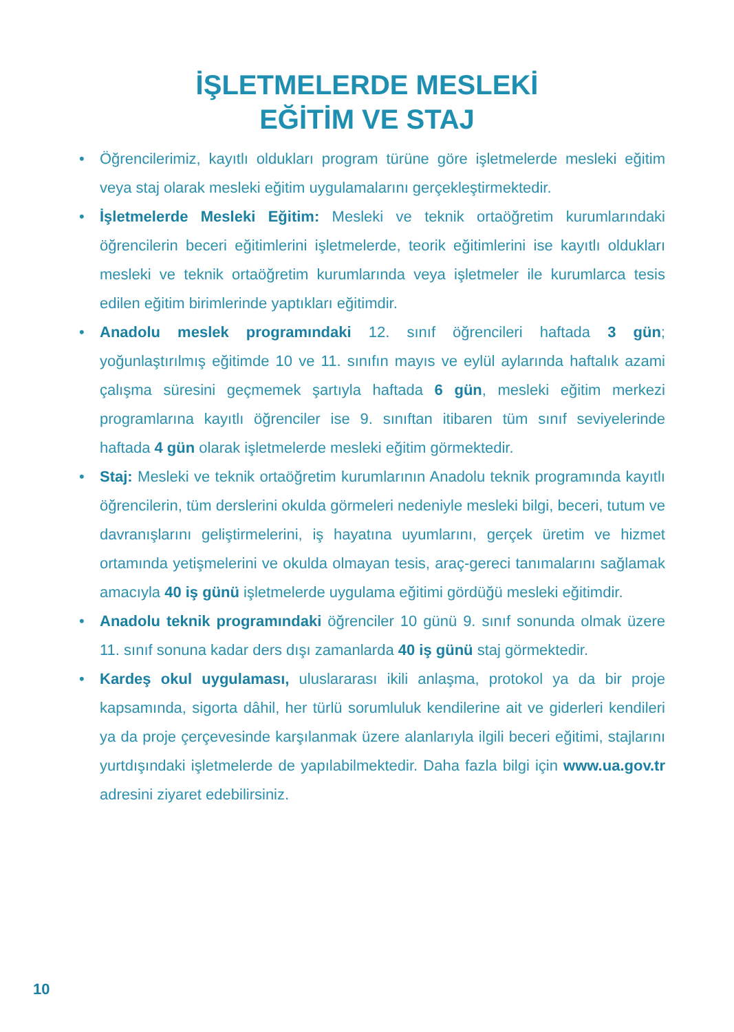İŞLETMELERDE MESLEKİ
EĞİTİM VE STAJ
• Öğrencilerimiz, kayıtlı oldukları program türüne göre işletmelerde mesleki eğitim veya staj olarak mesleki eğitim uygulamalarını gerçekleştirmektedir.
• İşletmelerde Mesleki Eğitim: Mesleki ve teknik ortaöğretim kurumlarındaki öğrencilerin beceri eğitimlerini işletmelerde, teorik eğitimlerini ise kayıtlı oldukları mesleki ve teknik ortaöğretim kurumlarında veya işletmeler ile kurumlarca tesis edilen eğitim birimlerinde yaptıkları eğitimdir.
• Anadolu meslek programındaki 12. sınıf öğrencileri haftada 3 gün; yoğunlaştırılmış eğitimde 10 ve 11. sınıfın mayıs ve eylül aylarında haftalık azami çalışma süresini geçmemek şartıyla haftada 6 gün, mesleki eğitim merkezi programlarına kayıtlı öğrenciler ise 9. sınıftan itibaren tüm sınıf seviyelerinde haftada 4 gün olarak işletmelerde mesleki eğitim görmektedir.
• Staj: Mesleki ve teknik ortaöğretim kurumlarının Anadolu teknik programında kayıtlı öğrencilerin, tüm derslerini okulda görmeleri nedeniyle mesleki bilgi, beceri, tutum ve davranışlarını geliştirmelerini, iş hayatına uyumlarını, gerçek üretim ve hizmet ortamında yetişmelerini ve okulda olmayan tesis, araç-gereci tanımalarını sağlamak amacıyla 40 iş günü işletmelerde uygulama eğitimi gördüğü mesleki eğitimdir.
• Anadolu teknik programındaki öğrenciler 10 günü 9. sınıf sonunda olmak üzere 11. sınıf sonuna kadar ders dışı zamanlarda 40 iş günü staj görmektedir.
• Kardeş okul uygulaması, uluslararası ikili anlaşma, protokol ya da bir proje kapsamında, sigorta dâhil, her türlü sorumluluk kendilerine ait ve giderleri kendileri ya da proje çerçevesinde karşılanmak üzere alanlarıyla ilgili beceri eğitimi, stajlarını yurtdışındaki işletmelerde de yapılabilmektedir. Daha fazla bilgi için www.ua.gov.tr adresini ziyaret edebilirsiniz.
10